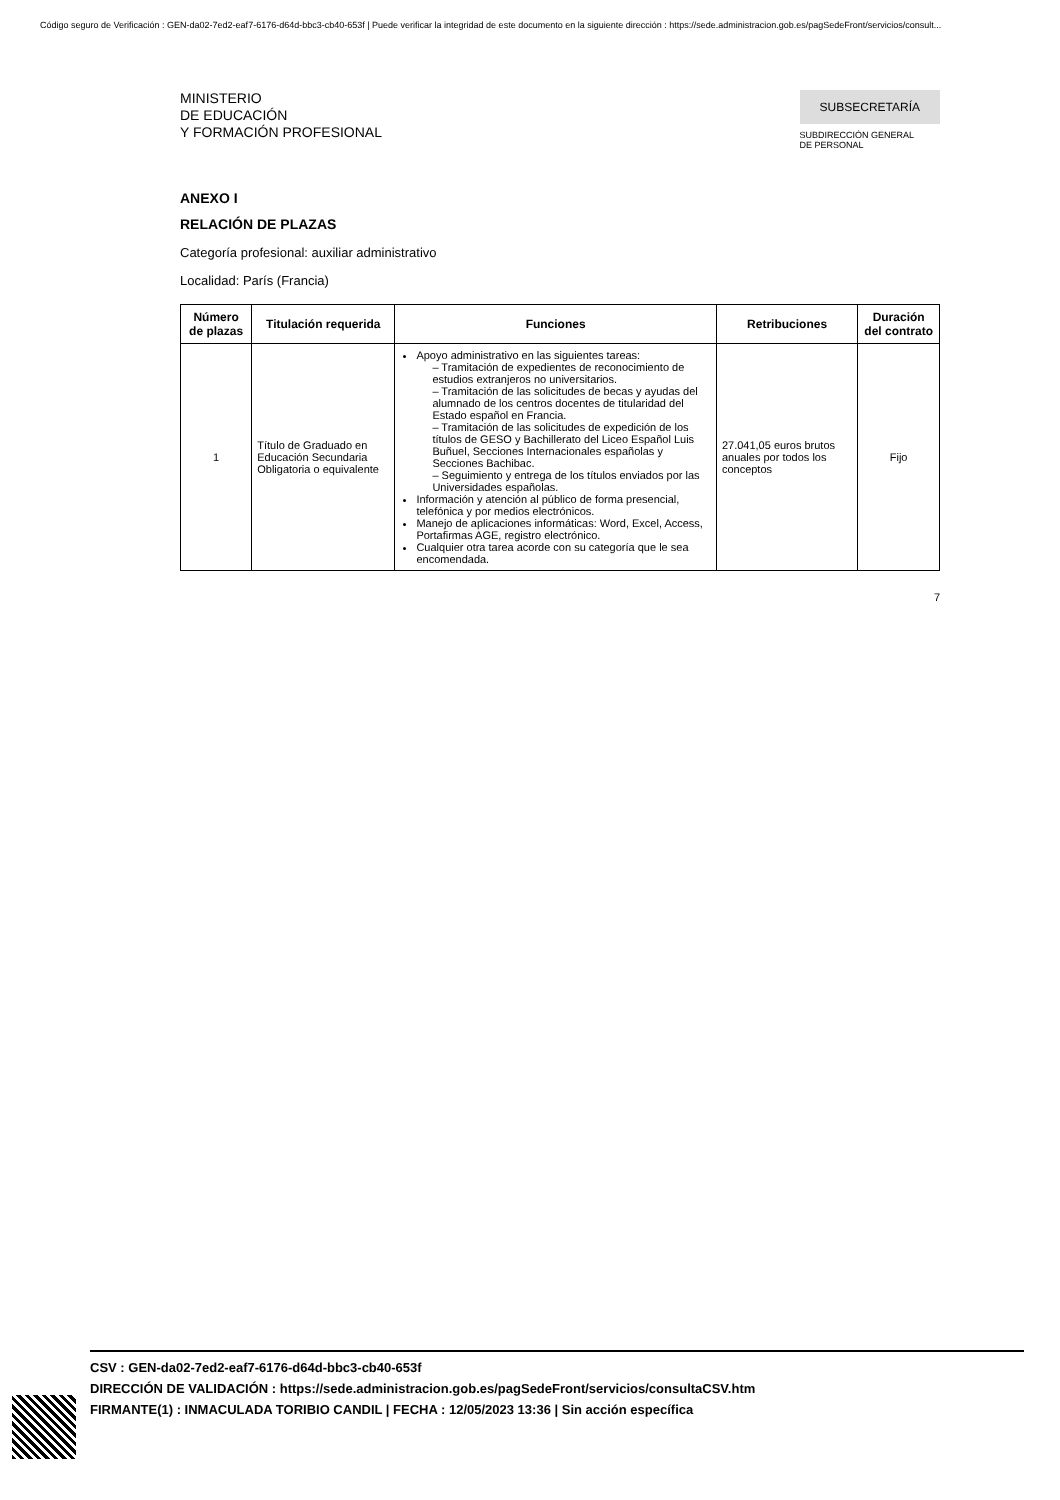Código seguro de Verificación : GEN-da02-7ed2-eaf7-6176-d64d-bbc3-cb40-653f | Puede verificar la integridad de este documento en la siguiente dirección : https://sede.administracion.gob.es/pagSedeFront/servicios/consult...
MINISTERIO
DE EDUCACIÓN
Y FORMACIÓN PROFESIONAL
SUBSECRETARÍA
SUBDIRECCIÓN GENERAL
DE PERSONAL
ANEXO I
RELACIÓN DE PLAZAS
Categoría profesional: auxiliar administrativo
Localidad: París (Francia)
| Número de plazas | Titulación requerida | Funciones | Retribuciones | Duración del contrato |
| --- | --- | --- | --- | --- |
| 1 | Título de Graduado en Educación Secundaria Obligatoria o equivalente | Apoyo administrativo en las siguientes tareas: – Tramitación de expedientes de reconocimiento de estudios extranjeros no universitarios. – Tramitación de las solicitudes de becas y ayudas del alumnado de los centros docentes de titularidad del Estado español en Francia. – Tramitación de las solicitudes de expedición de los títulos de GESO y Bachillerato del Liceo Español Luis Buñuel, Secciones Internacionales españolas y Secciones Bachibac. – Seguimiento y entrega de los títulos enviados por las Universidades españolas. Información y atención al público de forma presencial, telefónica y por medios electrónicos. Manejo de aplicaciones informáticas: Word, Excel, Access, Portafirmas AGE, registro electrónico. Cualquier otra tarea acorde con su categoría que le sea encomendada. | 27.041,05 euros brutos anuales por todos los conceptos | Fijo |
7
CSV : GEN-da02-7ed2-eaf7-6176-d64d-bbc3-cb40-653f
DIRECCIÓN DE VALIDACIÓN : https://sede.administracion.gob.es/pagSedeFront/servicios/consultaCSV.htm
FIRMANTE(1) : INMACULADA TORIBIO CANDIL | FECHA : 12/05/2023 13:36 | Sin acción específica